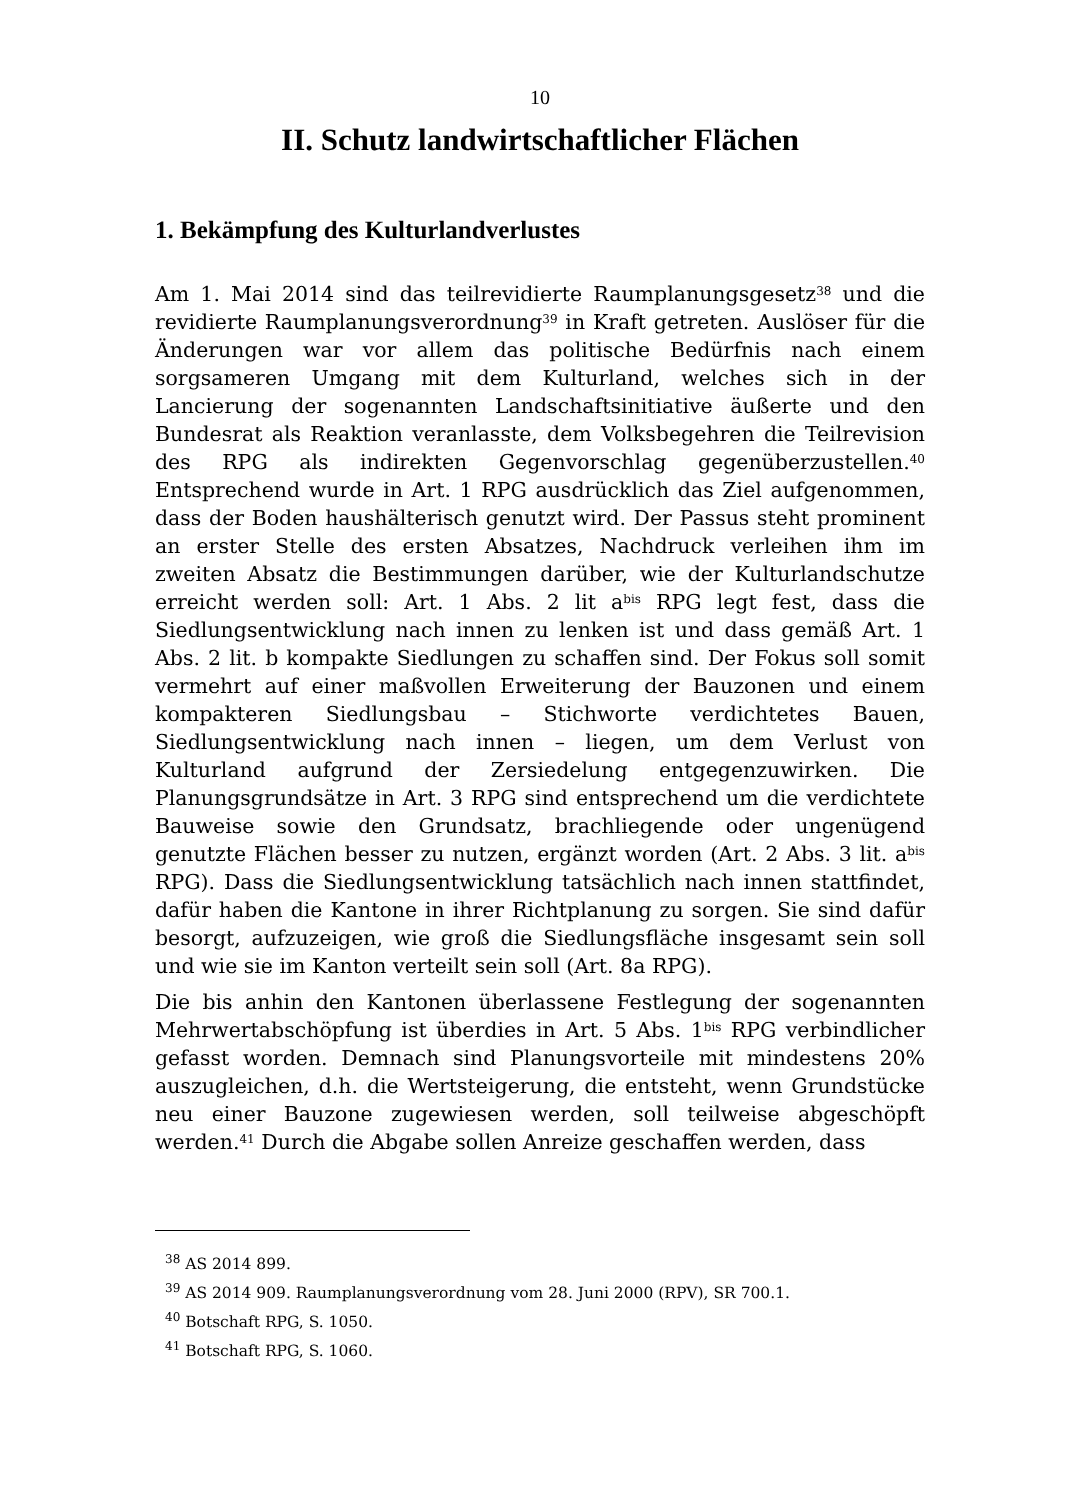10
II. Schutz landwirtschaftlicher Flächen
1. Bekämpfung des Kulturlandverlustes
Am 1. Mai 2014 sind das teilrevidierte Raumplanungsgesetz<sup>38</sup> und die revidierte Raumplanungsverordnung<sup>39</sup> in Kraft getreten. Auslöser für die Änderungen war vor allem das politische Bedürfnis nach einem sorgsameren Umgang mit dem Kulturland, welches sich in der Lancierung der sogenannten Landschaftsinitiative äußerte und den Bundesrat als Reaktion veranlasste, dem Volksbegehren die Teilrevision des RPG als indirekten Gegenvorschlag gegenüberzustellen.<sup>40</sup> Entsprechend wurde in Art. 1 RPG ausdrücklich das Ziel aufgenommen, dass der Boden haushälterisch genutzt wird. Der Passus steht prominent an erster Stelle des ersten Absatzes, Nachdruck verleihen ihm im zweiten Absatz die Bestimmungen darüber, wie der Kulturlandschutze erreicht werden soll: Art. 1 Abs. 2 lit a<sup>bis</sup> RPG legt fest, dass die Siedlungsentwicklung nach innen zu lenken ist und dass gemäß Art. 1 Abs. 2 lit. b kompakte Siedlungen zu schaffen sind. Der Fokus soll somit vermehrt auf einer maßvollen Erweiterung der Bauzonen und einem kompakteren Siedlungsbau – Stichworte verdichtetes Bauen, Siedlungsentwicklung nach innen – liegen, um dem Verlust von Kulturland aufgrund der Zersiedelung entgegenzuwirken. Die Planungsgrundsätze in Art. 3 RPG sind entsprechend um die verdichtete Bauweise sowie den Grundsatz, brachliegende oder ungenügend genutzte Flächen besser zu nutzen, ergänzt worden (Art. 2 Abs. 3 lit. a<sup>bis</sup> RPG). Dass die Siedlungsentwicklung tatsächlich nach innen stattfindet, dafür haben die Kantone in ihrer Richtplanung zu sorgen. Sie sind dafür besorgt, aufzuzeigen, wie groß die Siedlungsfläche insgesamt sein soll und wie sie im Kanton verteilt sein soll (Art. 8a RPG).
Die bis anhin den Kantonen überlassene Festlegung der sogenannten Mehrwertabschöpfung ist überdies in Art. 5 Abs. 1<sup>bis</sup> RPG verbindlicher gefasst worden. Demnach sind Planungsvorteile mit mindestens 20% auszugleichen, d.h. die Wertsteigerung, die entsteht, wenn Grundstücke neu einer Bauzone zugewiesen werden, soll teilweise abgeschöpft werden.<sup>41</sup> Durch die Abgabe sollen Anreize geschaffen werden, dass
<sup>38</sup> AS 2014 899.
<sup>39</sup> AS 2014 909. Raumplanungsverordnung vom 28. Juni 2000 (RPV), SR 700.1.
<sup>40</sup> Botschaft RPG, S. 1050.
<sup>41</sup> Botschaft RPG, S. 1060.